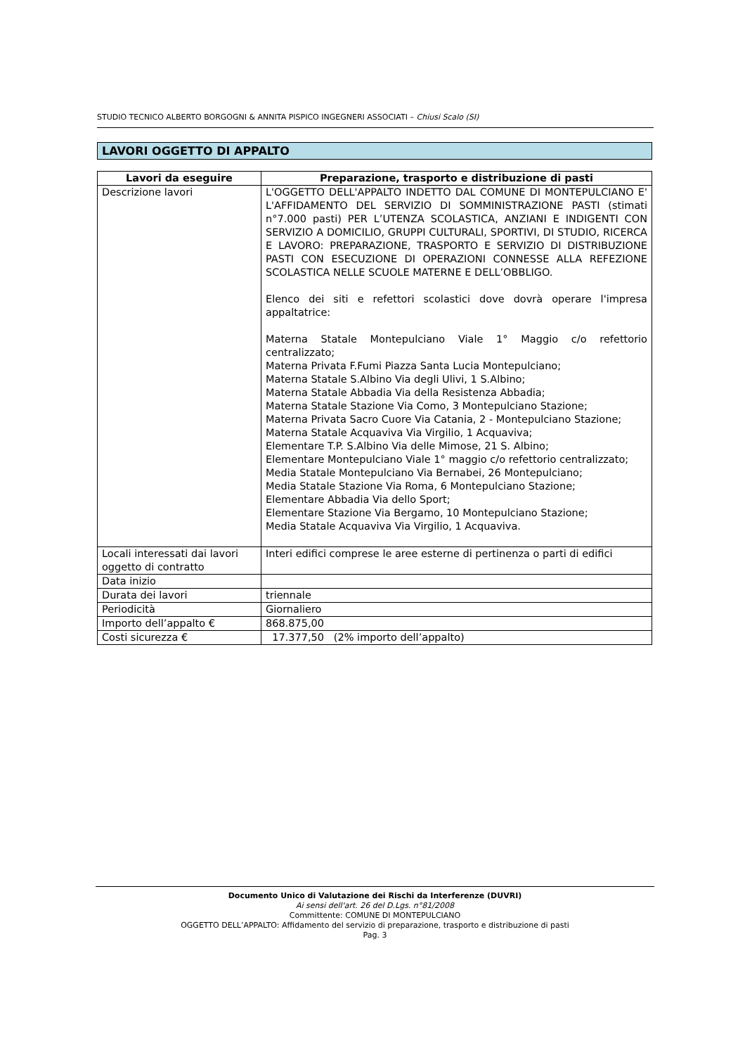STUDIO TECNICO ALBERTO BORGOGNI & ANNITA PISPICO INGEGNERI ASSOCIATI – Chiusi Scalo (SI)
LAVORI OGGETTO DI APPALTO
| Lavori da eseguire | Preparazione, trasporto e distribuzione di pasti |
| --- | --- |
| Descrizione lavori | L'OGGETTO DELL'APPALTO INDETTO DAL COMUNE DI MONTEPULCIANO E' L'AFFIDAMENTO DEL SERVIZIO DI SOMMINISTRAZIONE PASTI (stimati n°7.000 pasti) PER L’UTENZA SCOLASTICA, ANZIANI E INDIGENTI CON SERVIZIO A DOMICILIO, GRUPPI CULTURALI, SPORTIVI, DI STUDIO, RICERCA E LAVORO: PREPARAZIONE, TRASPORTO E SERVIZIO DI DISTRIBUZIONE PASTI CON ESECUZIONE DI OPERAZIONI CONNESSE ALLA REFEZIONE SCOLASTICA NELLE SCUOLE MATERNE E DELL’OBBLIGO. Elenco dei siti e refettori scolastici dove dovrà operare l'impresa appaltatrice: Materna Statale Montepulciano Viale 1° Maggio c/o refettorio centralizzato; Materna Privata F.Fumi Piazza Santa Lucia Montepulciano; Materna Statale S.Albino Via degli Ulivi, 1 S.Albino; Materna Statale Abbadia Via della Resistenza Abbadia; Materna Statale Stazione Via Como, 3 Montepulciano Stazione; Materna Privata Sacro Cuore Via Catania, 2 - Montepulciano Stazione; Materna Statale Acquaviva Via Virgilio, 1 Acquaviva; Elementare T.P. S.Albino Via delle Mimose, 21 S. Albino; Elementare Montepulciano Viale 1° maggio c/o refettorio centralizzato; Media Statale Montepulciano Via Bernabei, 26 Montepulciano; Media Statale Stazione Via Roma, 6 Montepulciano Stazione; Elementare Abbadia Via dello Sport; Elementare Stazione Via Bergamo, 10 Montepulciano Stazione; Media Statale Acquaviva Via Virgilio, 1 Acquaviva. |
| Locali interessati dai lavori oggetto di contratto | Interi edifici comprese le aree esterne di pertinenza o parti di edifici |
| Data inizio | |
| Durata dei lavori | triennale |
| Periodicità | Giornaliero |
| Importo dell’appalto € | 868.875,00 |
| Costi sicurezza € | 17.377,50 (2% importo dell’appalto) |
Documento Unico di Valutazione dei Rischi da Interferenze (DUVRI)
Ai sensi dell'art. 26 del D.Lgs. n°81/2008
Committente: COMUNE DI MONTEPULCIANO
OGGETTO DELL’APPALTO: Affidamento del servizio di preparazione, trasporto e distribuzione di pasti
Pag. 3